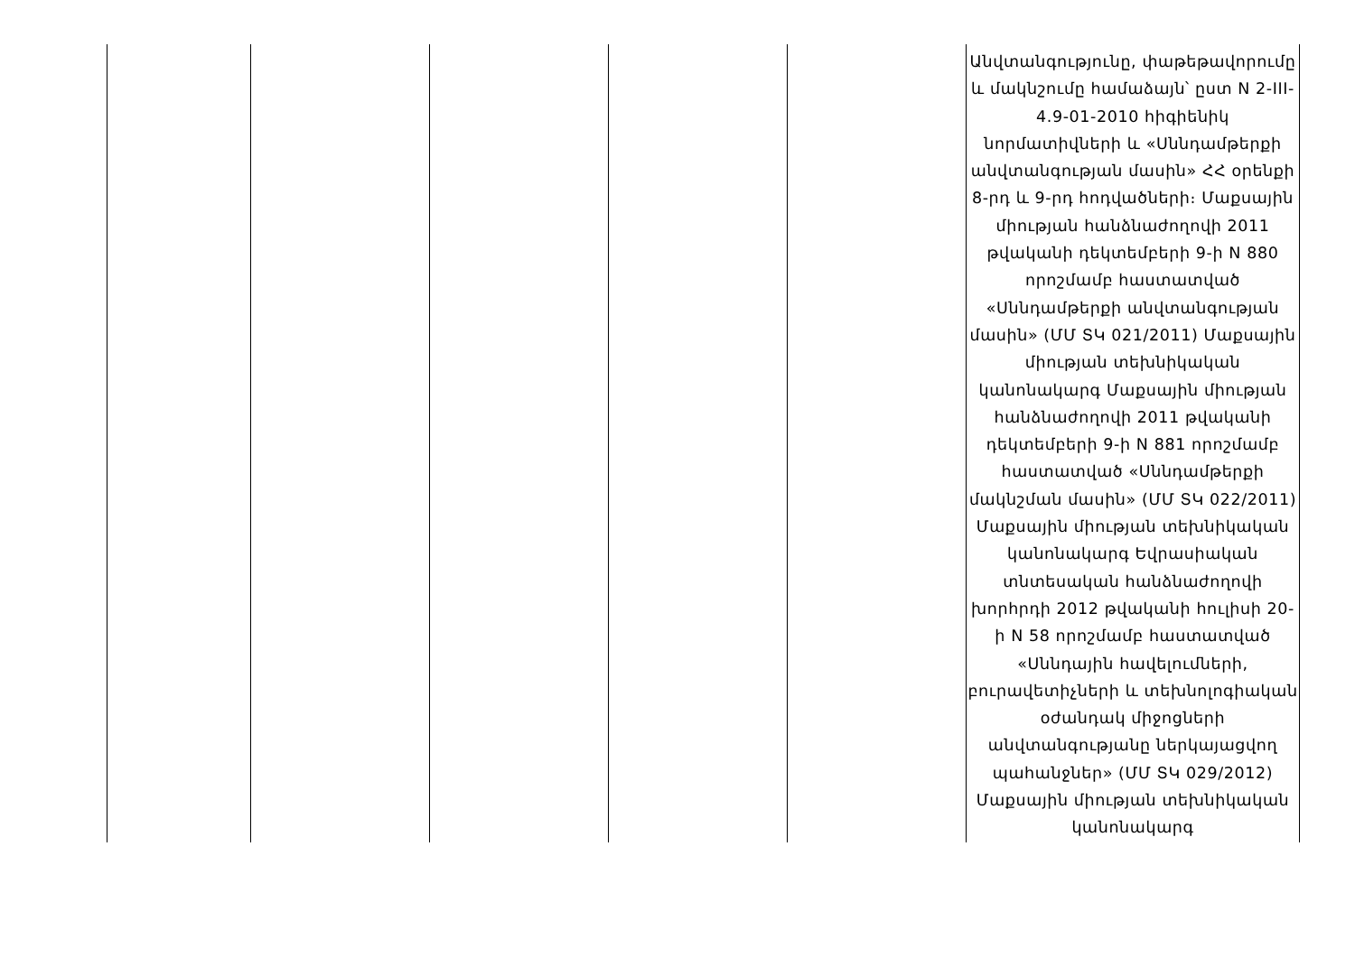| | | | | | Անվտանգությունը, փաթեթավորումը և մակնշումը համաձայն՝ ըստ N 2-III-4.9-01-2010 հիգիենիկ նորմատիվների և «Սննդամթերքի անվտանգության մասին» ՀՀ օրենքի 8-րդ և 9-րդ հոդվածների։ Մաքսային միության հանձնաժողովի 2011 թվականի դեկտեմբերի 9-ի N 880 որոշմամբ հաստատված «Սննդամթերքի անվտանգության մասին» (ՄՄ ՏԿ 021/2011) Մաքսային միության տեխնիկական կանոնակարգ Մաքսային միության հանձնաժողովի 2011 թվականի դեկտեմբերի 9-ի N 881 որոշմամբ հաստատված «Սննդամթերքի մակնշման մասին» (ՄՄ ՏԿ 022/2011) Մաքսային միության տեխնիկական կանոնակարգ Եվրասիական տնտեսական հանձնաժողովի խորհրդի 2012 թվականի հուլիսի 20-ի N 58 որոշմամբ հաստատված «Սննդային հավելումների, բուրավետիչների և տեխնոլոգիական օժանդակ միջոցների անվտանգությանը ներկայացվող պահանջներ» (ՄՄ ՏԿ 029/2012) Մաքսային միության տեխնիկական կանոնակարգ |